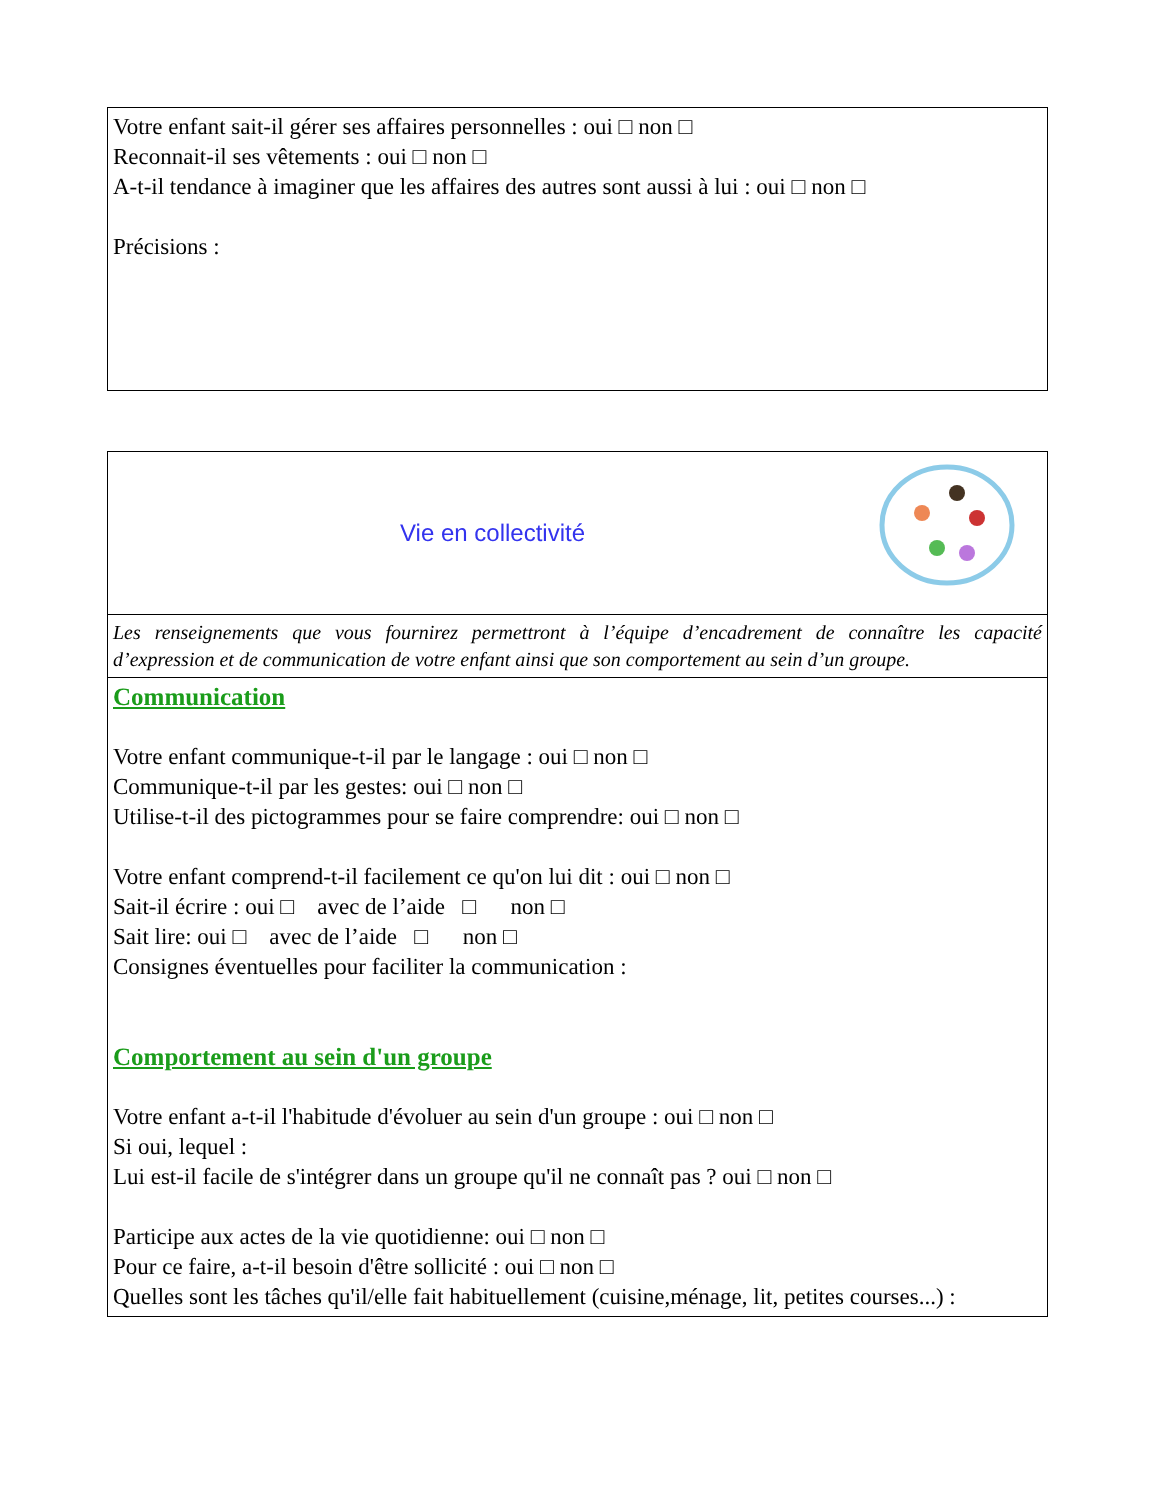Votre enfant sait-il gérer ses affaires personnelles : oui □ non □
Reconnait-il ses vêtements : oui □ non □
A-t-il tendance à imaginer que les affaires des autres sont aussi à lui : oui □ non □
Précisions :
Vie en collectivité
Les renseignements que vous fournirez permettront à l’équipe d’encadrement de connaître les capacité d’expression et de communication de votre enfant ainsi que son comportement au sein d’un groupe.
Communication
Votre enfant communique-t-il par le langage : oui □ non □
Communique-t-il par les gestes: oui □ non □
Utilise-t-il des pictogrammes pour se faire comprendre: oui □ non □
Votre enfant comprend-t-il facilement ce qu'on lui dit : oui □ non □
Sait-il écrire : oui □ avec de l’aide □ non □
Sait lire: oui □ avec de l’aide □ non □
Consignes éventuelles pour faciliter la communication :
Comportement au sein d'un groupe
Votre enfant a-t-il l'habitude d'évoluer au sein d'un groupe : oui □ non □
Si oui, lequel :
Lui est-il facile de s'intégrer dans un groupe qu'il ne connaît pas ? oui □ non □
Participe aux actes de la vie quotidienne: oui □ non □
Pour ce faire, a-t-il besoin d'être sollicité : oui □ non □
Quelles sont les tâches qu'il/elle fait habituellement (cuisine,ménage, lit, petites courses...) :